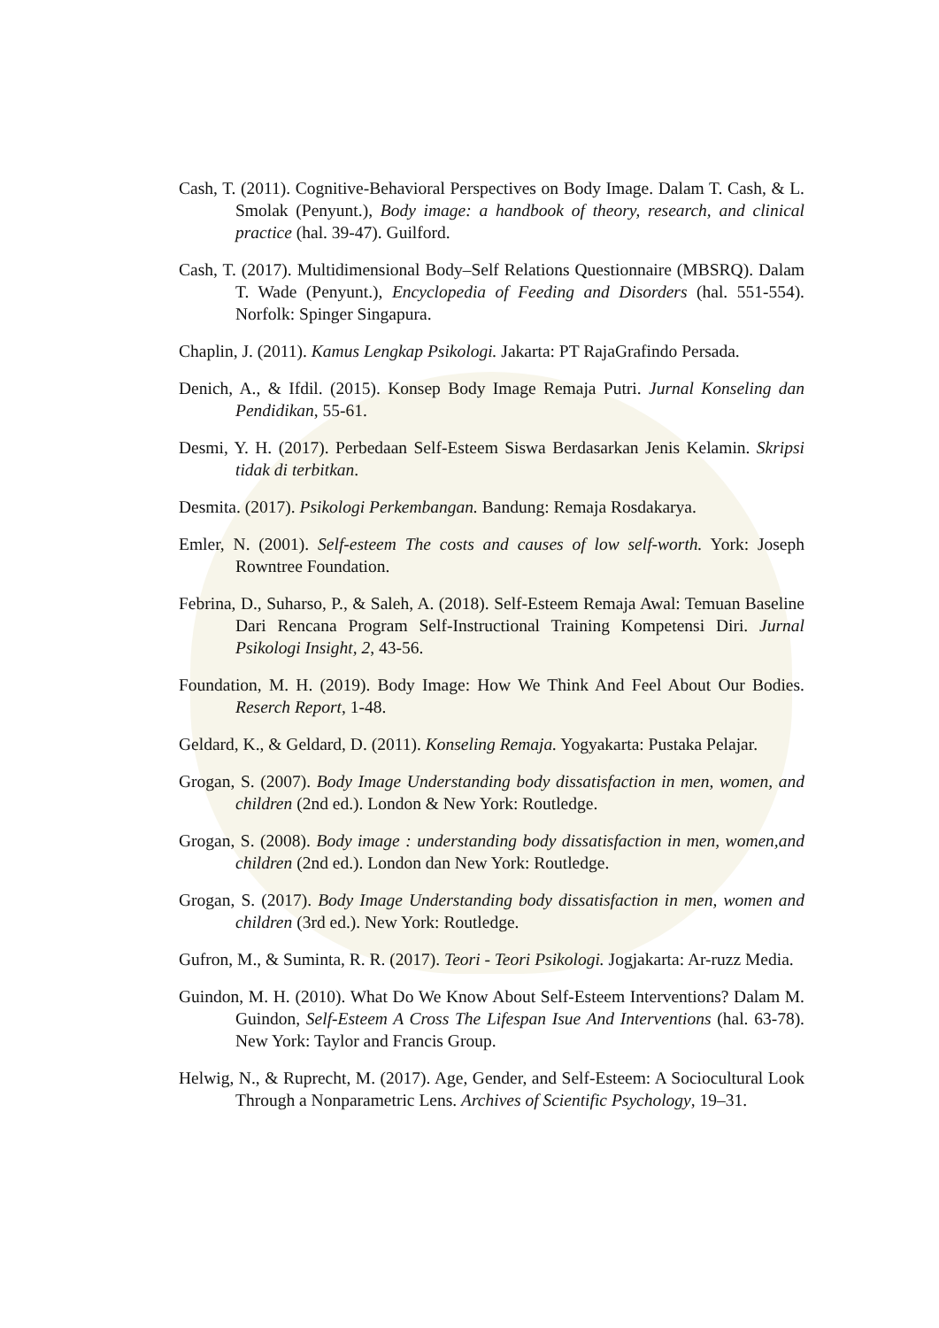Cash, T. (2011). Cognitive-Behavioral Perspectives on Body Image. Dalam T. Cash, & L. Smolak (Penyunt.), Body image: a handbook of theory, research, and clinical practice (hal. 39-47). Guilford.
Cash, T. (2017). Multidimensional Body–Self Relations Questionnaire (MBSRQ). Dalam T. Wade (Penyunt.), Encyclopedia of Feeding and Disorders (hal. 551-554). Norfolk: Spinger Singapura.
Chaplin, J. (2011). Kamus Lengkap Psikologi. Jakarta: PT RajaGrafindo Persada.
Denich, A., & Ifdil. (2015). Konsep Body Image Remaja Putri. Jurnal Konseling dan Pendidikan, 55-61.
Desmi, Y. H. (2017). Perbedaan Self-Esteem Siswa Berdasarkan Jenis Kelamin. Skripsi tidak di terbitkan.
Desmita. (2017). Psikologi Perkembangan. Bandung: Remaja Rosdakarya.
Emler, N. (2001). Self-esteem The costs and causes of low self-worth. York: Joseph Rowntree Foundation.
Febrina, D., Suharso, P., & Saleh, A. (2018). Self-Esteem Remaja Awal: Temuan Baseline Dari Rencana Program Self-Instructional Training Kompetensi Diri. Jurnal Psikologi Insight, 2, 43-56.
Foundation, M. H. (2019). Body Image: How We Think And Feel About Our Bodies. Reserch Report, 1-48.
Geldard, K., & Geldard, D. (2011). Konseling Remaja. Yogyakarta: Pustaka Pelajar.
Grogan, S. (2007). Body Image Understanding body dissatisfaction in men, women, and children (2nd ed.). London & New York: Routledge.
Grogan, S. (2008). Body image : understanding body dissatisfaction in men, women,and children (2nd ed.). London dan New York: Routledge.
Grogan, S. (2017). Body Image Understanding body dissatisfaction in men, women and children (3rd ed.). New York: Routledge.
Gufron, M., & Suminta, R. R. (2017). Teori - Teori Psikologi. Jogjakarta: Ar-ruzz Media.
Guindon, M. H. (2010). What Do We Know About Self-Esteem Interventions? Dalam M. Guindon, Self-Esteem A Cross The Lifespan Isue And Interventions (hal. 63-78). New York: Taylor and Francis Group.
Helwig, N., & Ruprecht, M. (2017). Age, Gender, and Self-Esteem: A Sociocultural Look Through a Nonparametric Lens. Archives of Scientific Psychology, 19–31.